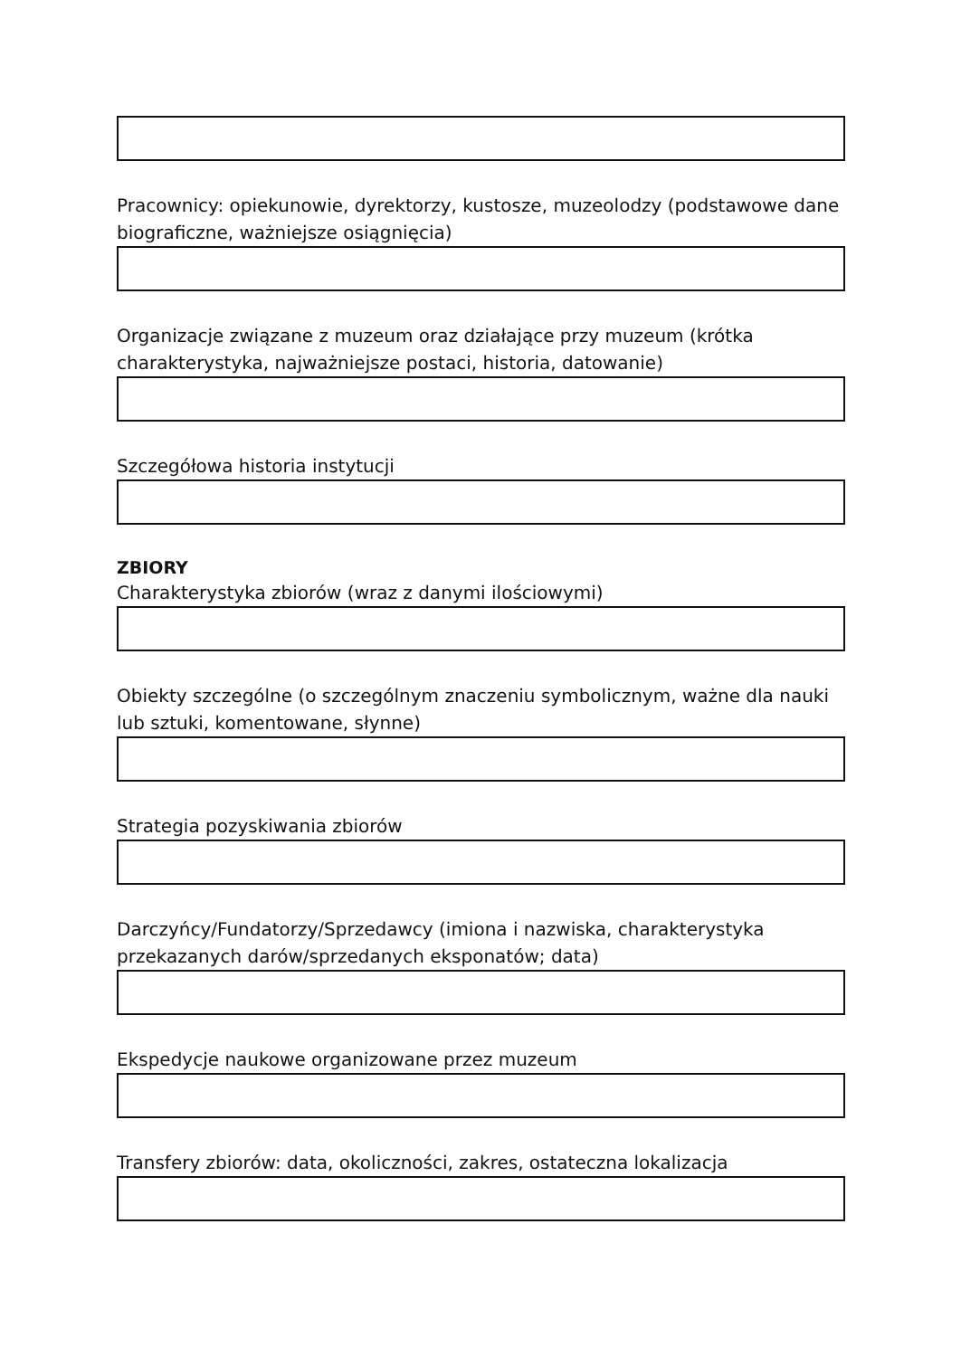Pracownicy: opiekunowie, dyrektorzy, kustosze, muzeolodzy (podstawowe dane biograficzne, ważniejsze osiągnięcia)
Organizacje związane z muzeum oraz działające przy muzeum (krótka charakterystyka, najważniejsze postaci, historia, datowanie)
Szczegółowa historia instytucji
ZBIORY
Charakterystyka zbiorów (wraz z danymi ilościowymi)
Obiekty szczególne (o szczególnym znaczeniu symbolicznym, ważne dla nauki lub sztuki, komentowane, słynne)
Strategia pozyskiwania zbiorów
Darczyńcy/Fundatorzy/Sprzedawcy (imiona i nazwiska, charakterystyka przekazanych darów/sprzedanych eksponatów; data)
Ekspedycje naukowe organizowane przez muzeum
Transfery zbiorów: data, okoliczności, zakres, ostateczna lokalizacja